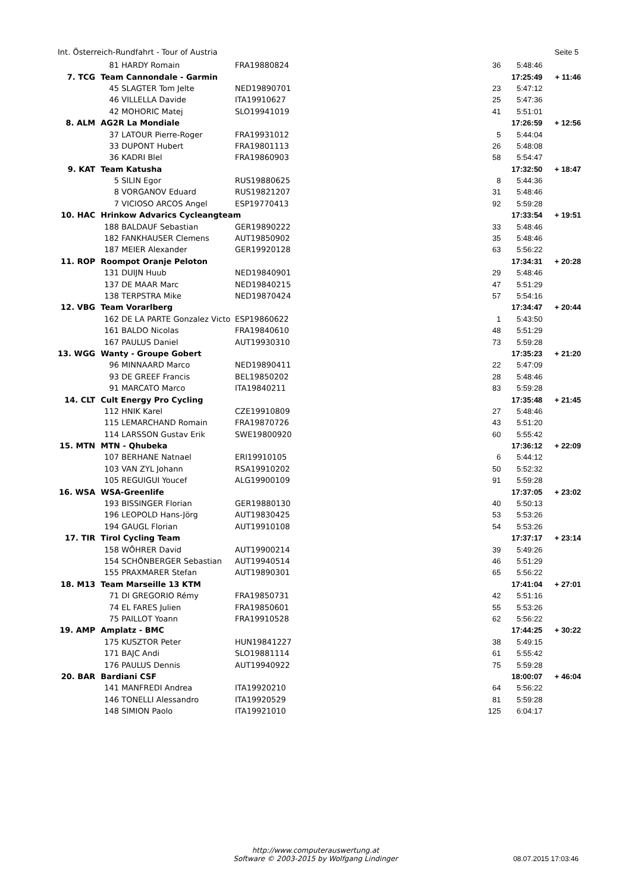Int. Österreich-Rundfahrt - Tour of Austria Seite 5
| | 81 | HARDY Romain | FRA19880824 | 36 | 5:48:46 | |
| 7. TCG | Team Cannondale - Garmin | | | | 17:25:49 | + 11:46 |
| | 45 | SLAGTER Tom Jelte | NED19890701 | 23 | 5:47:12 | |
| | 46 | VILLELLA Davide | ITA19910627 | 25 | 5:47:36 | |
| | 42 | MOHORIC Matej | SLO19941019 | 41 | 5:51:01 | |
| 8. ALM | AG2R La Mondiale | | | | 17:26:59 | + 12:56 |
| | 37 | LATOUR Pierre-Roger | FRA19931012 | 5 | 5:44:04 | |
| | 33 | DUPONT Hubert | FRA19801113 | 26 | 5:48:08 | |
| | 36 | KADRI Blel | FRA19860903 | 58 | 5:54:47 | |
| 9. KAT | Team Katusha | | | | 17:32:50 | + 18:47 |
| | 5 | SILIN Egor | RUS19880625 | 8 | 5:44:36 | |
| | 8 | VORGANOV Eduard | RUS19821207 | 31 | 5:48:46 | |
| | 7 | VICIOSO ARCOS Angel | ESP19770413 | 92 | 5:59:28 | |
| 10. HAC | Hrinkow Advarics Cycleangteam | | | | 17:33:54 | + 19:51 |
| | 188 | BALDAUF Sebastian | GER19890222 | 33 | 5:48:46 | |
| | 182 | FANKHAUSER Clemens | AUT19850902 | 35 | 5:48:46 | |
| | 187 | MEIER Alexander | GER19920128 | 63 | 5:56:22 | |
| 11. ROP | Roompot Oranje Peloton | | | | 17:34:31 | + 20:28 |
| | 131 | DUIJN Huub | NED19840901 | 29 | 5:48:46 | |
| | 137 | DE MAAR Marc | NED19840215 | 47 | 5:51:29 | |
| | 138 | TERPSTRA Mike | NED19870424 | 57 | 5:54:16 | |
| 12. VBG | Team Vorarlberg | | | | 17:34:47 | + 20:44 |
| | 162 | DE LA PARTE Gonzalez Victo | ESP19860622 | 1 | 5:43:50 | |
| | 161 | BALDO Nicolas | FRA19840610 | 48 | 5:51:29 | |
| | 167 | PAULUS Daniel | AUT19930310 | 73 | 5:59:28 | |
| 13. WGG | Wanty - Groupe Gobert | | | | 17:35:23 | + 21:20 |
| | 96 | MINNAARD Marco | NED19890411 | 22 | 5:47:09 | |
| | 93 | DE GREEF Francis | BEL19850202 | 28 | 5:48:46 | |
| | 91 | MARCATO Marco | ITA19840211 | 83 | 5:59:28 | |
| 14. CLT | Cult Energy Pro Cycling | | | | 17:35:48 | + 21:45 |
| | 112 | HNIK Karel | CZE19910809 | 27 | 5:48:46 | |
| | 115 | LEMARCHAND Romain | FRA19870726 | 43 | 5:51:20 | |
| | 114 | LARSSON Gustav Erik | SWE19800920 | 60 | 5:55:42 | |
| 15. MTN | MTN - Qhubeka | | | | 17:36:12 | + 22:09 |
| | 107 | BERHANE Natnael | ERI19910105 | 6 | 5:44:12 | |
| | 103 | VAN ZYL Johann | RSA19910202 | 50 | 5:52:32 | |
| | 105 | REGUIGUI Youcef | ALG19900109 | 91 | 5:59:28 | |
| 16. WSA | WSA-Greenlife | | | | 17:37:05 | + 23:02 |
| | 193 | BISSINGER Florian | GER19880130 | 40 | 5:50:13 | |
| | 196 | LEOPOLD Hans-Jörg | AUT19830425 | 53 | 5:53:26 | |
| | 194 | GAUGL Florian | AUT19910108 | 54 | 5:53:26 | |
| 17. TIR | Tirol Cycling Team | | | | 17:37:17 | + 23:14 |
| | 158 | WÖHRER David | AUT19900214 | 39 | 5:49:26 | |
| | 154 | SCHÖNBERGER Sebastian | AUT19940514 | 46 | 5:51:29 | |
| | 155 | PRAXMARER Stefan | AUT19890301 | 65 | 5:56:22 | |
| 18. M13 | Team Marseille 13 KTM | | | | 17:41:04 | + 27:01 |
| | 71 | DI GREGORIO Rémy | FRA19850731 | 42 | 5:51:16 | |
| | 74 | EL FARES Julien | FRA19850601 | 55 | 5:53:26 | |
| | 75 | PAILLOT Yoann | FRA19910528 | 62 | 5:56:22 | |
| 19. AMP | Amplatz - BMC | | | | 17:44:25 | + 30:22 |
| | 175 | KUSZTOR Peter | HUN19841227 | 38 | 5:49:15 | |
| | 171 | BAJC Andi | SLO19881114 | 61 | 5:55:42 | |
| | 176 | PAULUS Dennis | AUT19940922 | 75 | 5:59:28 | |
| 20. BAR | Bardiani CSF | | | | 18:00:07 | + 46:04 |
| | 141 | MANFREDI Andrea | ITA19920210 | 64 | 5:56:22 | |
| | 146 | TONELLI Alessandro | ITA19920529 | 81 | 5:59:28 | |
| | 148 | SIMION Paolo | ITA19921010 | 125 | 6:04:17 | |
http://www.computerauswertung.at
Software © 2003-2015 by Wolfgang Lindinger
08.07.2015 17:03:46